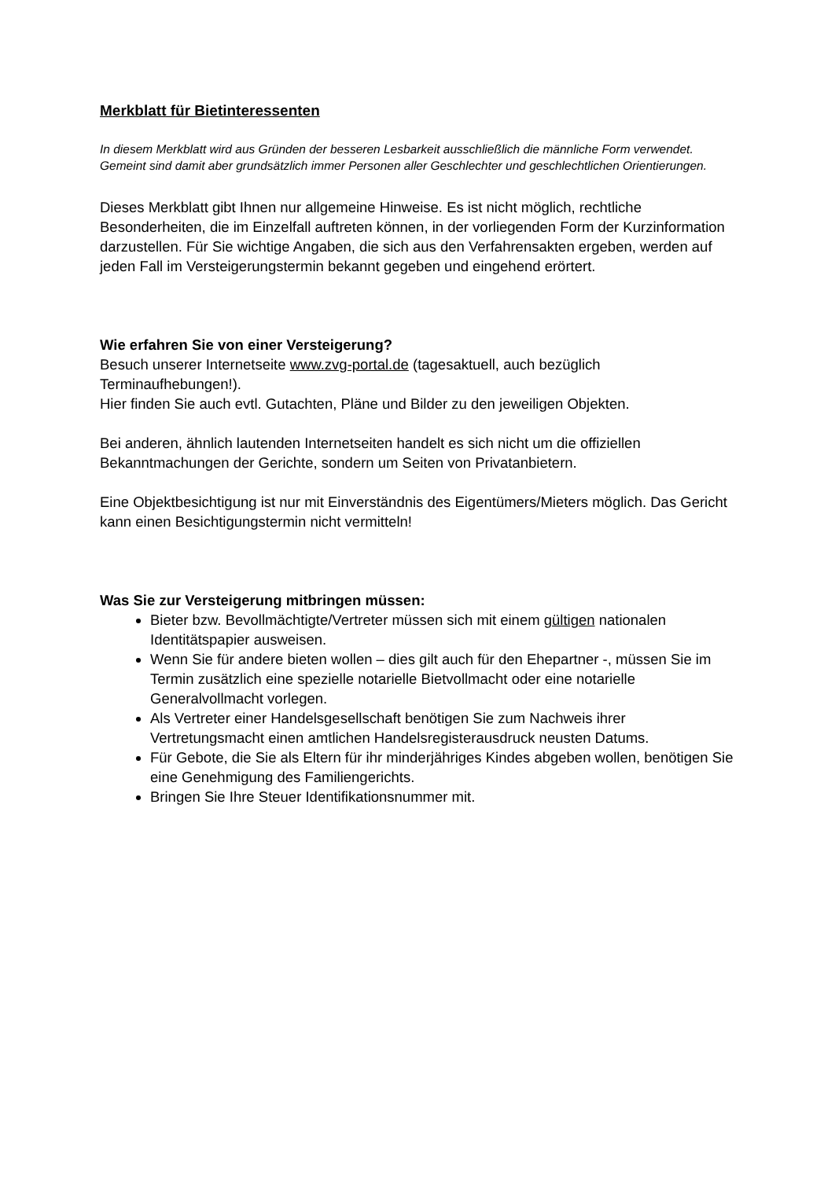Merkblatt für Bietinteressenten
In diesem Merkblatt wird aus Gründen der besseren Lesbarkeit ausschließlich die männliche Form verwendet. Gemeint sind damit aber grundsätzlich immer Personen aller Geschlechter und geschlechtlichen Orientierungen.
Dieses Merkblatt gibt Ihnen nur allgemeine Hinweise. Es ist nicht möglich, rechtliche Besonderheiten, die im Einzelfall auftreten können, in der vorliegenden Form der Kurzinformation darzustellen. Für Sie wichtige Angaben, die sich aus den Verfahrensakten ergeben, werden auf jeden Fall im Versteigerungstermin bekannt gegeben und eingehend erörtert.
Wie erfahren Sie von einer Versteigerung?
Besuch unserer Internetseite www.zvg-portal.de (tagesaktuell, auch bezüglich Terminaufhebungen!).
Hier finden Sie auch evtl. Gutachten, Pläne und Bilder zu den jeweiligen Objekten.
Bei anderen, ähnlich lautenden Internetseiten handelt es sich nicht um die offiziellen Bekanntmachungen der Gerichte, sondern um Seiten von Privatanbietern.
Eine Objektbesichtigung ist nur mit Einverständnis des Eigentümers/Mieters möglich. Das Gericht kann einen Besichtigungstermin nicht vermitteln!
Was Sie zur Versteigerung mitbringen müssen:
Bieter bzw. Bevollmächtigte/Vertreter müssen sich mit einem gültigen nationalen Identitätspapier ausweisen.
Wenn Sie für andere bieten wollen – dies gilt auch für den Ehepartner -, müssen Sie im Termin zusätzlich eine spezielle notarielle Bietvollmacht oder eine notarielle Generalvollmacht vorlegen.
Als Vertreter einer Handelsgesellschaft benötigen Sie zum Nachweis ihrer Vertretungsmacht einen amtlichen Handelsregisterausdruck neusten Datums.
Für Gebote, die Sie als Eltern für ihr minderjähriges Kindes abgeben wollen, benötigen Sie eine Genehmigung des Familiengerichts.
Bringen Sie Ihre Steuer Identifikationsnummer mit.